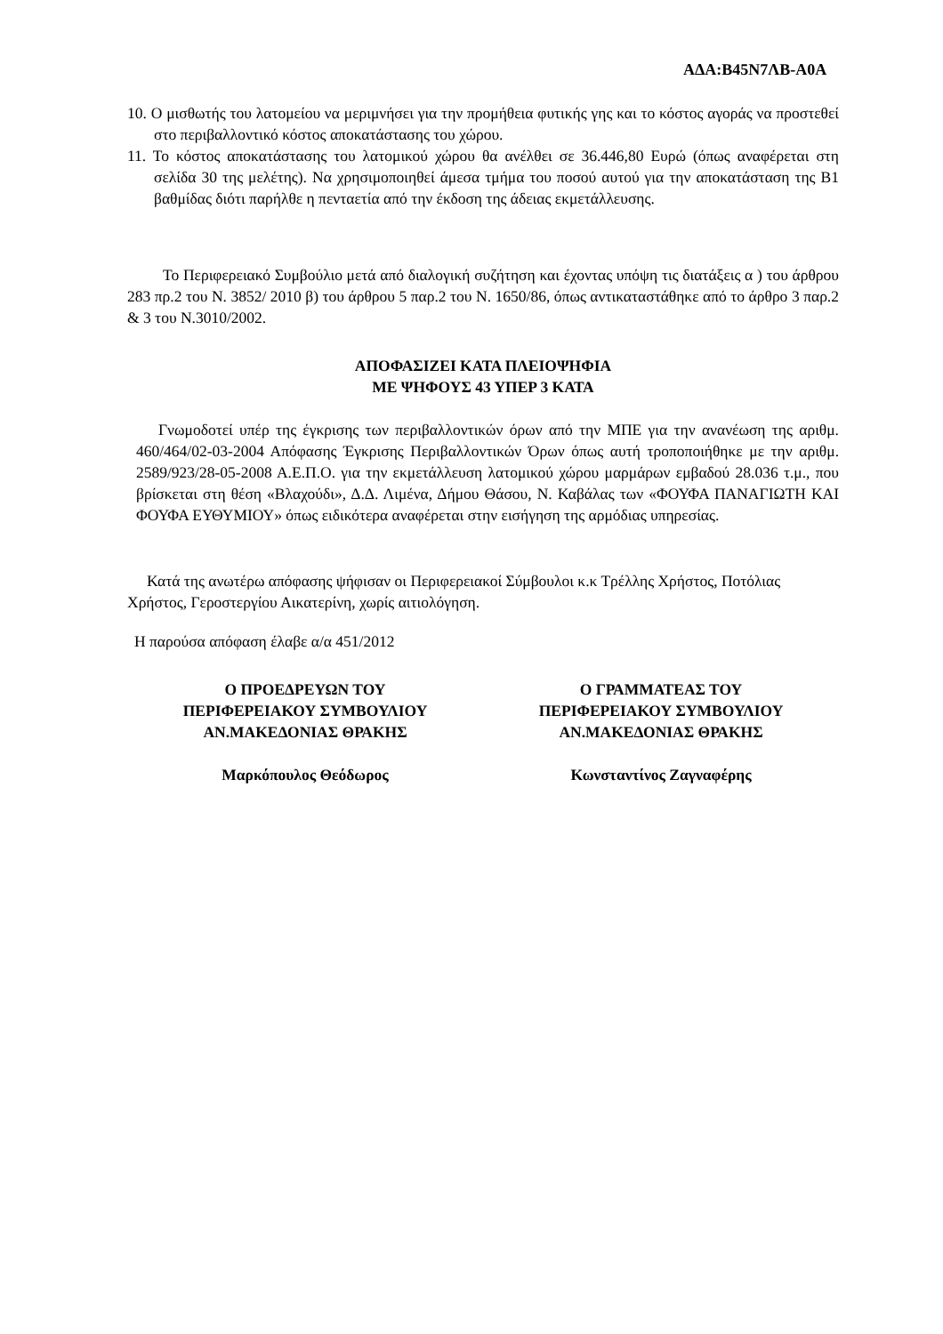ΑΔΑ:Β45Ν7ΛΒ-Α0Α
10. Ο μισθωτής του λατομείου να μεριμνήσει για την προμήθεια φυτικής γης και το κόστος αγοράς να προστεθεί στο περιβαλλοντικό κόστος αποκατάστασης του χώρου.
11. Το κόστος αποκατάστασης του λατομικού χώρου θα ανέλθει σε 36.446,80 Ευρώ (όπως αναφέρεται στη σελίδα 30 της μελέτης). Να χρησιμοποιηθεί άμεσα τμήμα του ποσού αυτού για την αποκατάσταση της Β1 βαθμίδας διότι παρήλθε η πενταετία από την έκδοση της άδειας εκμετάλλευσης.
Το Περιφερειακό Συμβούλιο μετά από διαλογική συζήτηση και έχοντας υπόψη τις διατάξεις α ) του άρθρου 283 πρ.2 του Ν. 3852/ 2010 β) του άρθρου 5 παρ.2 του Ν. 1650/86, όπως αντικαταστάθηκε από το άρθρο 3 παρ.2 & 3 του Ν.3010/2002.
ΑΠΟΦΑΣΙΖΕΙ ΚΑΤΑ ΠΛΕΙΟΨΗΦΙΑ
ΜΕ ΨΗΦΟΥΣ 43 ΥΠΕΡ 3 ΚΑΤΑ
Γνωμοδοτεί υπέρ της έγκρισης των περιβαλλοντικών όρων από την ΜΠΕ για την ανανέωση της αριθμ. 460/464/02-03-2004 Απόφασης Έγκρισης Περιβαλλοντικών Όρων όπως αυτή τροποποιήθηκε με την αριθμ. 2589/923/28-05-2008 Α.Ε.Π.Ο. για την εκμετάλλευση λατομικού χώρου μαρμάρων εμβαδού 28.036 τ.μ., που βρίσκεται στη θέση «Βλαχούδι», Δ.Δ. Λιμένα, Δήμου Θάσου, Ν. Καβάλας των «ΦΟΥΦΑ ΠΑΝΑΓΙΩΤΗ ΚΑΙ ΦΟΥΦΑ ΕΥΘΥΜΙΟΥ» όπως ειδικότερα αναφέρεται στην εισήγηση της αρμόδιας υπηρεσίας.
Κατά της ανωτέρω απόφασης ψήφισαν οι Περιφερειακοί Σύμβουλοι κ.κ Τρέλλης Χρήστος, Ποτόλιας Χρήστος, Γεροστεργίου Αικατερίνη, χωρίς αιτιολόγηση.
Η παρούσα απόφαση έλαβε α/α 451/2012
Ο ΠΡΟΕΔΡΕΥΩΝ ΤΟΥ
ΠΕΡΙΦΕΡΕΙΑΚΟΥ ΣΥΜΒΟΥΛΙΟΥ
ΑΝ.ΜΑΚΕΔΟΝΙΑΣ ΘΡΑΚΗΣ
Μαρκόπουλος Θεόδωρος
Ο ΓΡΑΜΜΑΤΕΑΣ ΤΟΥ
ΠΕΡΙΦΕΡΕΙΑΚΟΥ ΣΥΜΒΟΥΛΙΟΥ
ΑΝ.ΜΑΚΕΔΟΝΙΑΣ ΘΡΑΚΗΣ
Κωνσταντίνος Ζαγναφέρης